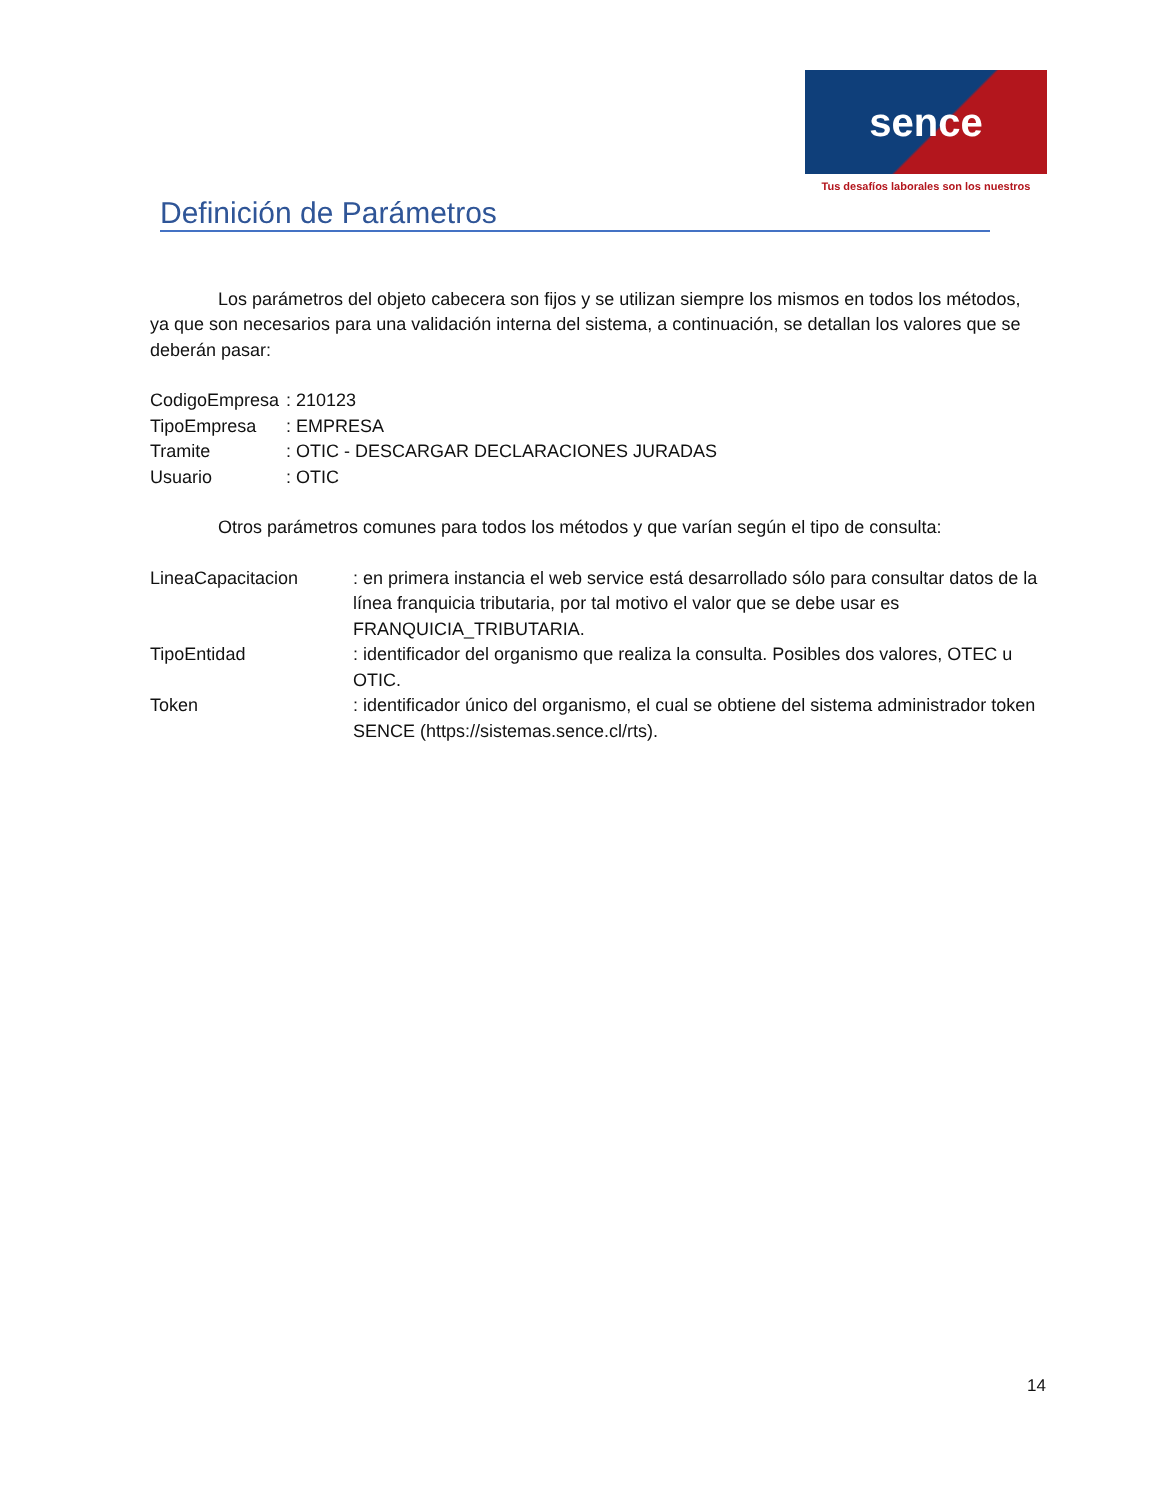sence
Tus desafíos laborales son los nuestros
Definición de Parámetros
Los parámetros del objeto cabecera son fijos y se utilizan siempre los mismos en todos los métodos, ya que son necesarios para una validación interna del sistema, a continuación, se detallan los valores que se deberán pasar:
| CodigoEmpresa | : 210123 |
| TipoEmpresa | : EMPRESA |
| Tramite | : OTIC - DESCARGAR DECLARACIONES JURADAS |
| Usuario | : OTIC |
Otros parámetros comunes para todos los métodos y que varían según el tipo de consulta:
| LineaCapacitacion | : en primera instancia el web service está desarrollado sólo para consultar datos de la línea franquicia tributaria, por tal motivo el valor que se debe usar es FRANQUICIA_TRIBUTARIA. |
| TipoEntidad | : identificador del organismo que realiza la consulta. Posibles dos valores, OTEC u OTIC. |
| Token | : identificador único del organismo, el cual se obtiene del sistema administrador token SENCE (https://sistemas.sence.cl/rts). |
14